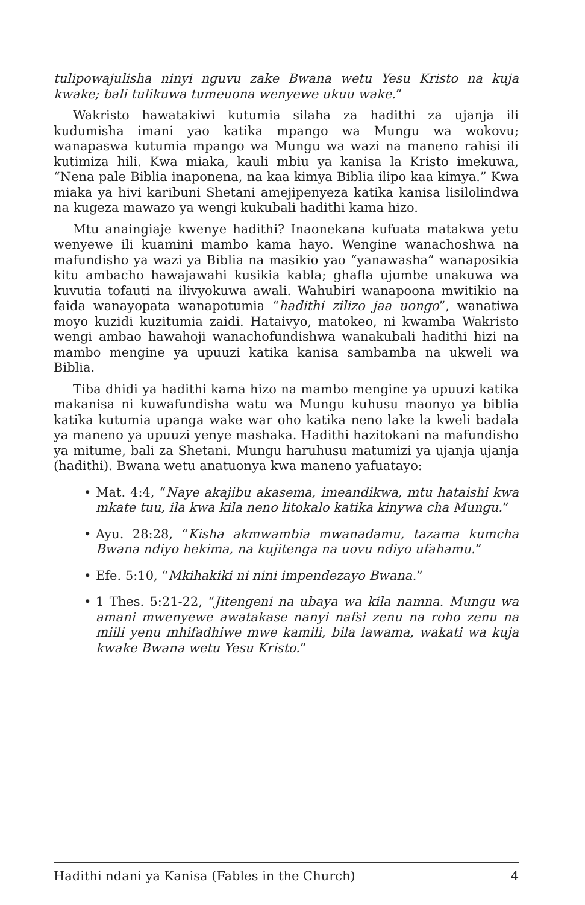tulipowajulisha ninyi nguvu zake Bwana wetu Yesu Kristo na kuja kwake; bali tulikuwa tumeuona wenyewe ukuu wake.”
Wakristo hawatakiwi kutumia silaha za hadithi za ujanja ili kudumisha imani yao katika mpango wa Mungu wa wokovu; wanapaswa kutumia mpango wa Mungu wa wazi na maneno rahisi ili kutimiza hili. Kwa miaka, kauli mbiu ya kanisa la Kristo imekuwa, “Nena pale Biblia inaponena, na kaa kimya Biblia ilipo kaa kimya.” Kwa miaka ya hivi karibuni Shetani amejipenyeza katika kanisa lisilolindwa na kugeza mawazo ya wengi kukubali hadithi kama hizo.
Mtu anaingiaje kwenye hadithi? Inaonekana kufuata matakwa yetu wenyewe ili kuamini mambo kama hayo. Wengine wanachoshwa na mafundisho ya wazi ya Biblia na masikio yao “yanawasha” wanaposikia kitu ambacho hawajawahi kusikia kabla; ghafla ujumbe unakuwa wa kuvutia tofauti na ilivyokuwa awali. Wahubiri wanapoona mwitikio na faida wanayopata wanapotumia “hadithi zilizo jaa uongo”, wanatiwa moyo kuzidi kuzitumia zaidi. Hataivyo, matokeo, ni kwamba Wakristo wengi ambao hawahoji wanachofundishwa wanakubali hadithi hizi na mambo mengine ya upuuzi katika kanisa sambamba na ukweli wa Biblia.
Tiba dhidi ya hadithi kama hizo na mambo mengine ya upuuzi katika makanisa ni kuwafundisha watu wa Mungu kuhusu maonyo ya biblia katika kutumia upanga wake war oho katika neno lake la kweli badala ya maneno ya upuuzi yenye mashaka. Hadithi hazitokani na mafundisho ya mitume, bali za Shetani. Mungu haruhusu matumizi ya ujanja ujanja (hadithi). Bwana wetu anatuonya kwa maneno yafuatayo:
• Mat. 4:4, “Naye akajibu akasema, imeandikwa, mtu hataishi kwa mkate tuu, ila kwa kila neno litokalo katika kinywa cha Mungu.”
• Ayu. 28:28, “Kisha akmwambia mwanadamu, tazama kumcha Bwana ndiyo hekima, na kujitenga na uovu ndiyo ufahamu.”
• Efe. 5:10, “Mkihakiki ni nini impendezayo Bwana.”
• 1 Thes. 5:21-22, “Jitengeni na ubaya wa kila namna. Mungu wa amani mwenyewe awatakase nanyi nafsi zenu na roho zenu na miili yenu mhifadhiwe mwe kamili, bila lawama, wakati wa kuja kwake Bwana wetu Yesu Kristo.”
Hadithi ndani ya Kanisa (Fables in the Church) 4